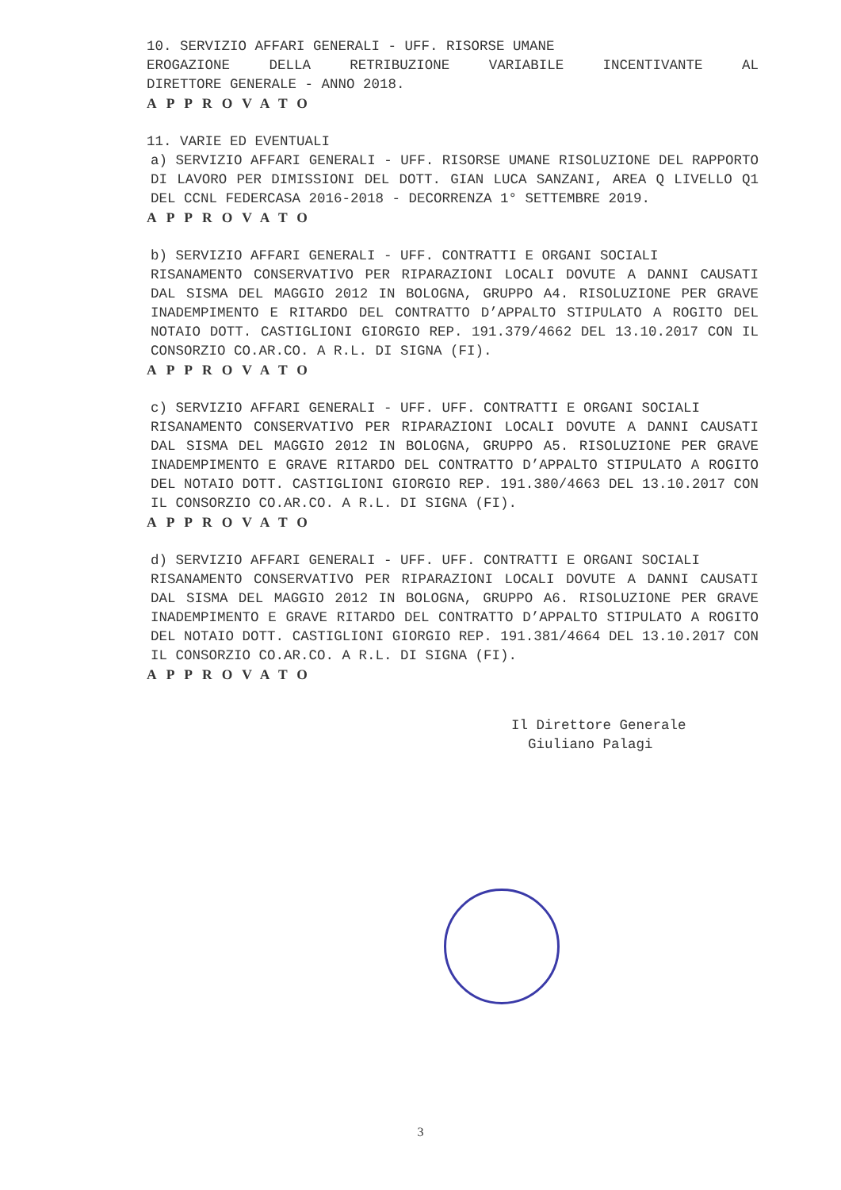10. SERVIZIO AFFARI GENERALI - UFF. RISORSE UMANE
EROGAZIONE DELLA RETRIBUZIONE VARIABILE INCENTIVANTE AL
DIRETTORE GENERALE - ANNO 2018.
APPROVATO
11. VARIE ED EVENTUALI
a) SERVIZIO AFFARI GENERALI - UFF. RISORSE UMANE RISOLUZIONE DEL RAPPORTO DI LAVORO PER DIMISSIONI DEL DOTT. GIAN LUCA SANZANI, AREA Q LIVELLO Q1 DEL CCNL FEDERCASA 2016-2018 - DECORRENZA 1° SETTEMBRE 2019.
APPROVATO
b) SERVIZIO AFFARI GENERALI - UFF. CONTRATTI E ORGANI SOCIALI
RISANAMENTO CONSERVATIVO PER RIPARAZIONI LOCALI DOVUTE A DANNI CAUSATI DAL SISMA DEL MAGGIO 2012 IN BOLOGNA, GRUPPO A4. RISOLUZIONE PER GRAVE INADEMPIMENTO E RITARDO DEL CONTRATTO D’APPALTO STIPULATO A ROGITO DEL NOTAIO DOTT. CASTIGLIONI GIORGIO REP. 191.379/4662 DEL 13.10.2017 CON IL CONSORZIO CO.AR.CO. A R.L. DI SIGNA (FI).
APPROVATO
c) SERVIZIO AFFARI GENERALI - UFF. UFF. CONTRATTI E ORGANI SOCIALI
RISANAMENTO CONSERVATIVO PER RIPARAZIONI LOCALI DOVUTE A DANNI CAUSATI DAL SISMA DEL MAGGIO 2012 IN BOLOGNA, GRUPPO A5. RISOLUZIONE PER GRAVE INADEMPIMENTO E GRAVE RITARDO DEL CONTRATTO D’APPALTO STIPULATO A ROGITO DEL NOTAIO DOTT. CASTIGLIONI GIORGIO REP. 191.380/4663 DEL 13.10.2017 CON IL CONSORZIO CO.AR.CO. A R.L. DI SIGNA (FI).
APPROVATO
d) SERVIZIO AFFARI GENERALI - UFF. UFF. CONTRATTI E ORGANI SOCIALI
RISANAMENTO CONSERVATIVO PER RIPARAZIONI LOCALI DOVUTE A DANNI CAUSATI DAL SISMA DEL MAGGIO 2012 IN BOLOGNA, GRUPPO A6. RISOLUZIONE PER GRAVE INADEMPIMENTO E GRAVE RITARDO DEL CONTRATTO D’APPALTO STIPULATO A ROGITO DEL NOTAIO DOTT. CASTIGLIONI GIORGIO REP. 191.381/4664 DEL 13.10.2017 CON IL CONSORZIO CO.AR.CO. A R.L. DI SIGNA (FI).
APPROVATO
Il Direttore Generale
Giuliano Palagi
3